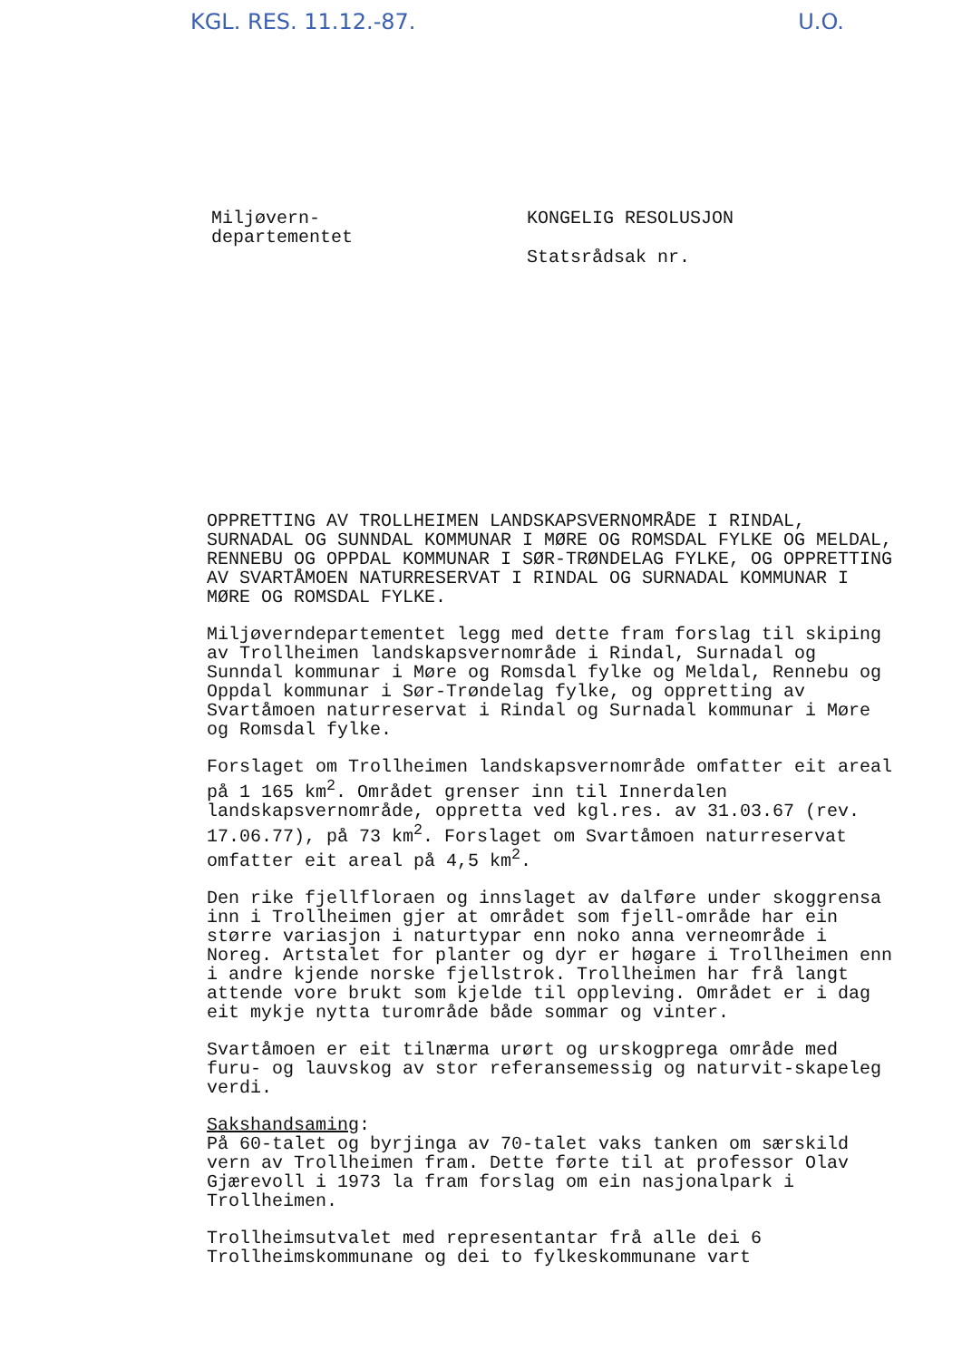KGL. RES. 11.12.-87. U.O.
Miljøvern-
departementet
KONGELIG RESOLUSJON
Statsrådsak nr.
OPPRETTING AV TROLLHEIMEN LANDSKAPSVERNOMRÅDE I RINDAL, SURNADAL OG SUNNDAL KOMMUNAR I MØRE OG ROMSDAL FYLKE OG MELDAL, RENNEBU OG OPPDAL KOMMUNAR I SØR-TRØNDELAG FYLKE, OG OPPRETTING AV SVARTÅMOEN NATURRESERVAT I RINDAL OG SURNADAL KOMMUNAR I MØRE OG ROMSDAL FYLKE.
Miljøverndepartementet legg med dette fram forslag til skiping av Trollheimen landskapsvernområde i Rindal, Surnadal og Sunndal kommunar i Møre og Romsdal fylke og Meldal, Rennebu og Oppdal kommunar i Sør-Trøndelag fylke, og oppretting av Svartåmoen naturreservat i Rindal og Surnadal kommunar i Møre og Romsdal fylke.
Forslaget om Trollheimen landskapsvernområde omfatter eit areal på 1 165 km<sup>2</sup>. Området grenser inn til Innerdalen landskapsvernområde, oppretta ved kgl.res. av 31.03.67 (rev. 17.06.77), på 73 km<sup>2</sup>. Forslaget om Svartåmoen naturreservat omfatter eit areal på 4,5 km<sup>2</sup>.
Den rike fjellfloraen og innslaget av dalføre under skoggrensa inn i Trollheimen gjer at området som fjell-område har ein større variasjon i naturtypar enn noko anna verneområde i Noreg. Artstalet for planter og dyr er høgare i Trollheimen enn i andre kjende norske fjellstrok. Trollheimen har frå langt attende vore brukt som kjelde til oppleving. Området er i dag eit mykje nytta turområde både sommar og vinter.
Svartåmoen er eit tilnærma urørt og urskogprega område med furu- og lauvskog av stor referansemessig og naturvit-skapeleg verdi.
Sakshandsaming:
På 60-talet og byrjinga av 70-talet vaks tanken om særskild vern av Trollheimen fram. Dette førte til at professor Olav Gjærevoll i 1973 la fram forslag om ein nasjonalpark i Trollheimen.
Trollheimsutvalet med representantar frå alle dei 6 Trollheimskommunane og dei to fylkeskommunane vart